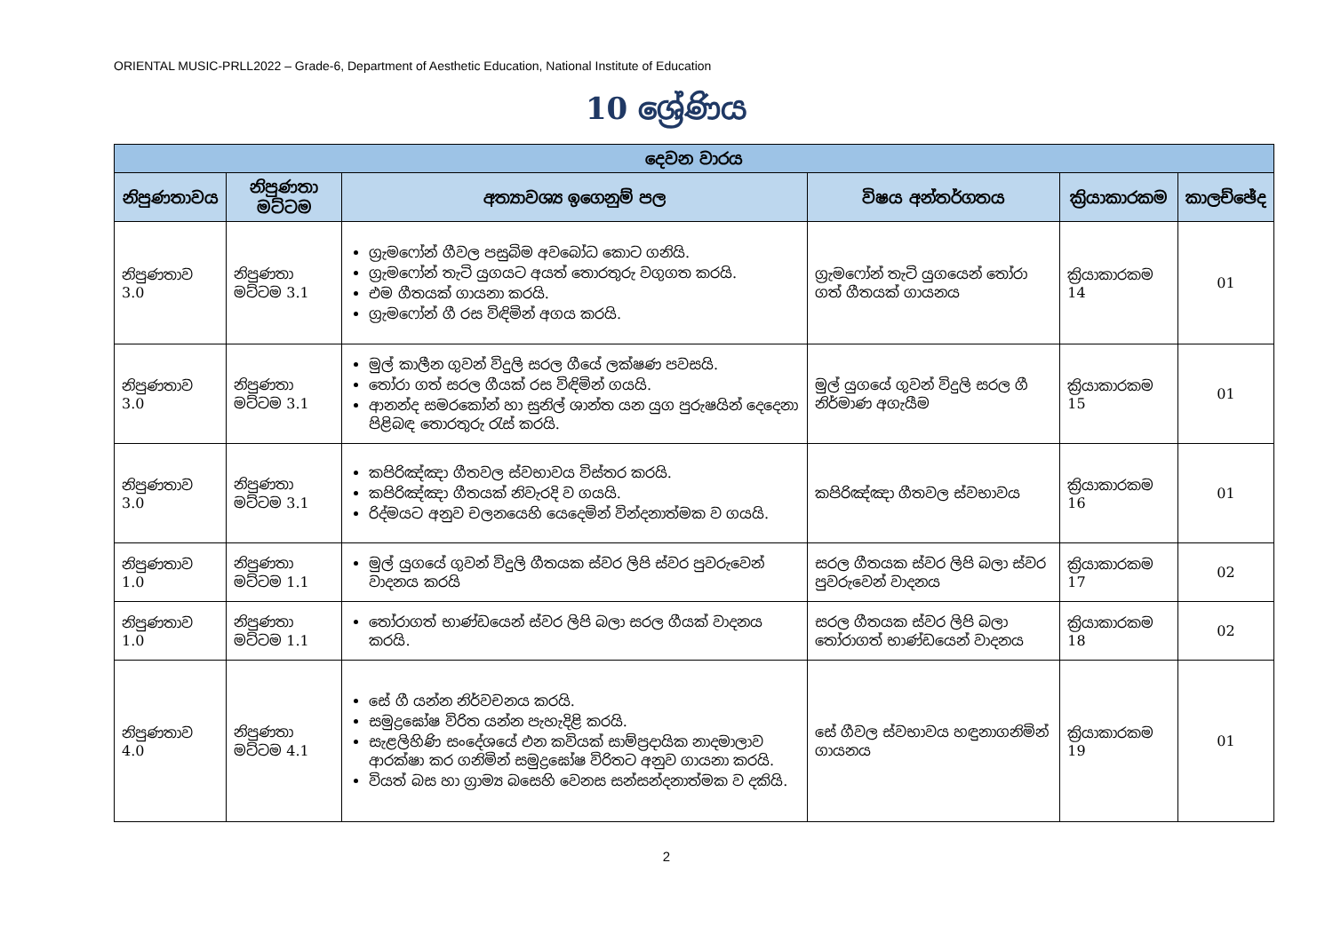ORIENTAL MUSIC-PRLL2022 – Grade-6, Department of Aesthetic Education, National Institute of Education
10 ශ්‍රේණිය
| දෙවන වාරය | | | | | |
| --- | --- | --- | --- | --- | --- |
| නිපුණතාවය | නිපුණතා මට්ටම | අත්‍යාවශ්‍ය ඉගෙනුම් පල | විෂය අන්තර්ගතය | ක්‍රියාකාරකම | කාලච්ඡේද |
| නිපුණතාව 3.0 | නිපුණතා මට්ටම 3.1 | ග්‍රැමෆෝන් ගීවල පසුබිම අවබෝධ කොට ගනියි. ග්‍රැමෆෝන් තැටි යුගයට අයත් තොරතුරු වගුගත කරයි. එම ගීතයක් ගායනා කරයි. ග්‍රැමෆෝන් ගී රස විඳිමින් අගය කරයි. | ග්‍රැමෆෝන් තැටි යුගයෙන් තෝරා ගත් ගීතයක් ගායනය | ක්‍රියාකාරකම 14 | 01 |
| නිපුණතාව 3.0 | නිපුණතා මට්ටම 3.1 | මුල් කාලීන ගුවන් විදුලි සරල ගීයේ ලක්ෂණ පවසයි. තෝරා ගත් සරල ගීයක් රස විඳිමින් ගයයි. ආනන්ද සමරකෝන් හා සුනිල් ශාන්ත යන යුග පුරුෂයින් දෙදෙනා පිළිබඳ තොරතුරු රැස් කරයි. | මුල් යුගයේ ගුවන් විදුලි සරල ගී නිර්මාණ අගැයීම | ක්‍රියාකාරකම 15 | 01 |
| නිපුණතාව 3.0 | නිපුණතා මට්ටම 3.1 | කපිරිඤ්ඤා ගීතවල ස්වභාවය විස්තර කරයි. කපිරිඤ්ඤා ගීතයක් නිවැරදි ව ගයයි. රිද්මයට අනුව චලනයෙහි යෙදෙමින් වින්දනාත්මක ව ගයයි. | කපිරිඤ්ඤා ගීතවල ස්වභාවය | ක්‍රියාකාරකම 16 | 01 |
| නිපුණතාව 1.0 | නිපුණතා මට්ටම 1.1 | මුල් යුගයේ ගුවන් විදුලි ගීතයක ස්වර ලිපි ස්වර පුවරුවෙන් වාදනය කරයි | සරල ගීතයක ස්වර ලිපි බලා ස්වර පුවරුවෙන් වාදනය | ක්‍රියාකාරකම 17 | 02 |
| නිපුණතාව 1.0 | නිපුණතා මට්ටම 1.1 | තෝරාගත් භාණ්ඩයෙන් ස්වර ලිපි බලා සරල ගීයක් වාදනය කරයි. | සරල ගීතයක ස්වර ලිපි බලා තෝරාගත් භාණ්ඩයෙන් වාදනය | ක්‍රියාකාරකම 18 | 02 |
| නිපුණතාව 4.0 | නිපුණතා මට්ටම 4.1 | සේ ගී යන්න නිර්වචනය කරයි. සමුද්‍රඝෝෂ විරිත යන්න පැහැදිළි කරයි. සැළලිහිණි සංදේශයේ එන කවියක් සාම්ප්‍රදායික නාදමාලාව ආරක්ෂා කර ගනිමින් සමුද්‍රඝෝෂ විරිතට අනුව ගායනා කරයි. වියත් බස හා ග්‍රාම්‍ය බසෙහි වෙනස සන්සන්දනාත්මක ව දකියි. | සේ ගීවල ස්වභාවය හඳුනාගනිමින් ගායනය | ක්‍රියාකාරකම 19 | 01 |
2